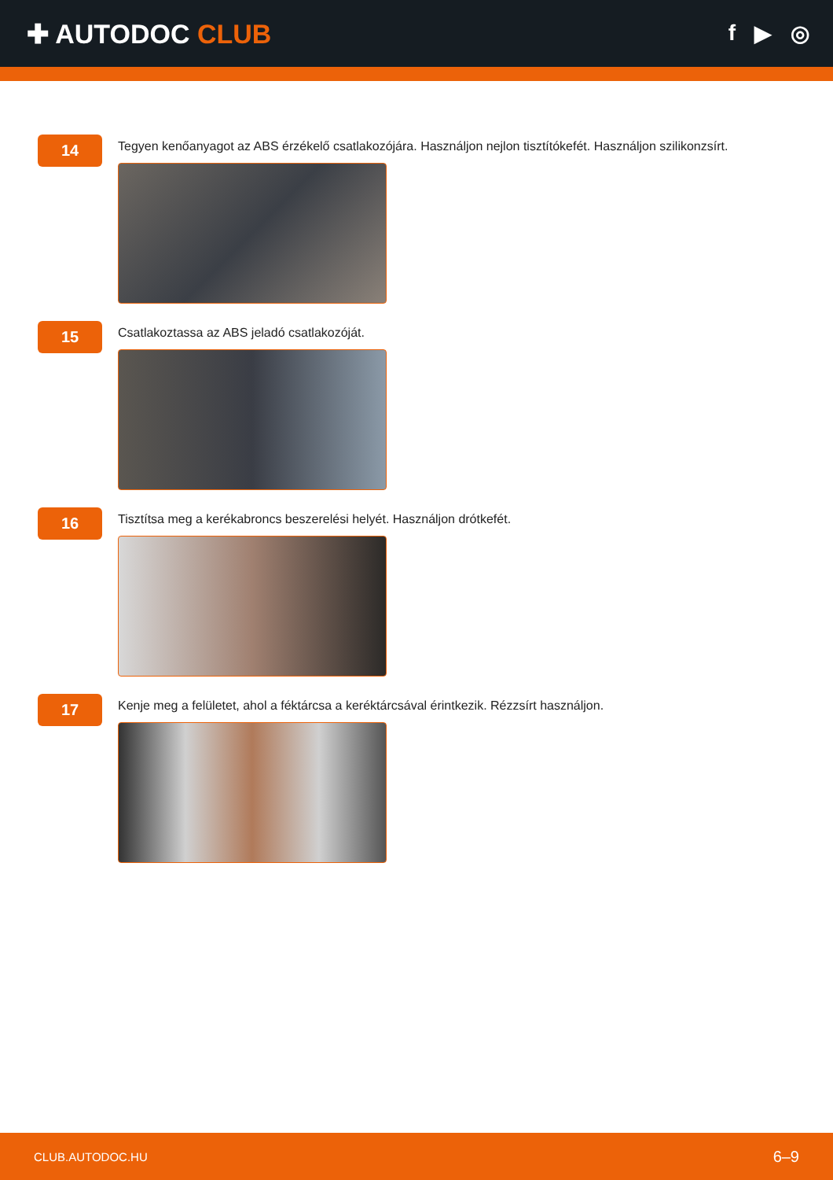✚ AUTODOC CLUB
f ▶ ◎
14
Tegyen kenőanyagot az ABS érzékelő csatlakozójára. Használjon nejlon tisztítókefét. Használjon szilikonzsírt.
15
Csatlakoztassa az ABS jeladó csatlakozóját.
16
Tisztítsa meg a kerékabroncs beszerelési helyét. Használjon drótkefét.
17
Kenje meg a felületet, ahol a féktárcsa a keréktárcsával érintkezik. Rézzsírt használjon.
CLUB.AUTODOC.HU 6–9